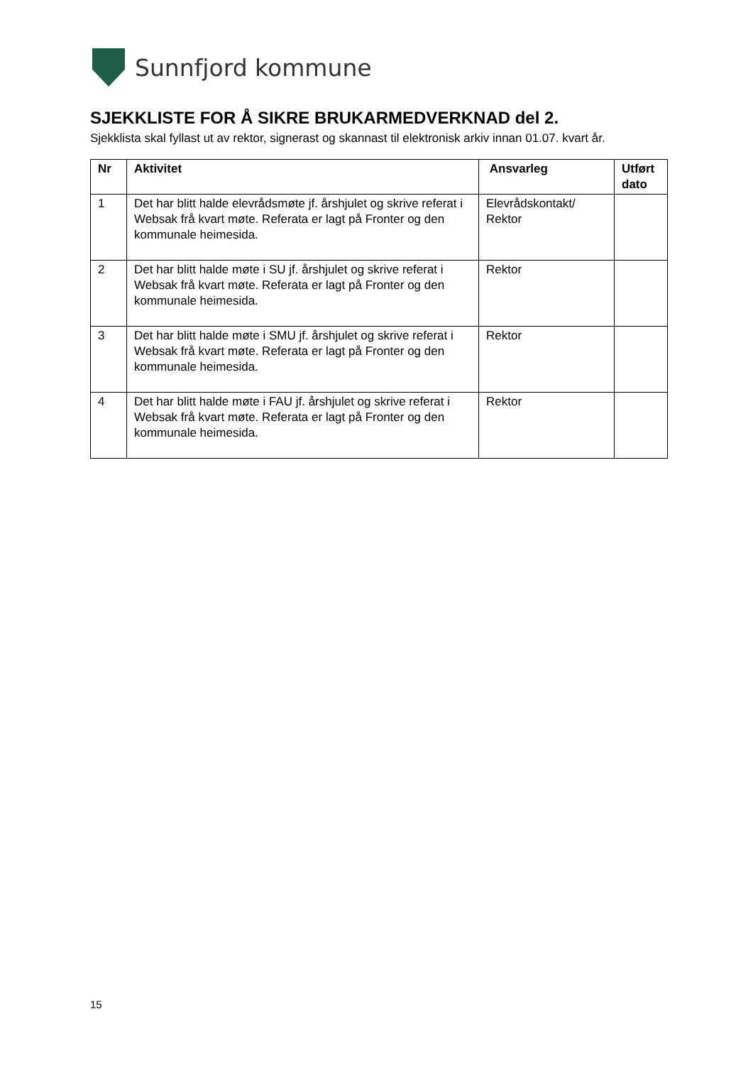Sunnfjord kommune
SJEKKLISTE FOR Å SIKRE BRUKARMEDVERKNAD del 2.
Sjekklista skal fyllast ut av rektor, signerast og skannast til elektronisk arkiv innan 01.07. kvart år.
| Nr | Aktivitet | Ansvarleg | Utført dato |
| --- | --- | --- | --- |
| 1 | Det har blitt halde elevrådsmøte jf. årshjulet og skrive referat i Websak frå kvart møte. Referata er lagt på Fronter og den kommunale heimesida. | Elevrådskontakt/ Rektor | |
| 2 | Det har blitt halde møte i SU jf. årshjulet og skrive referat i Websak frå kvart møte. Referata er lagt på Fronter og den kommunale heimesida. | Rektor | |
| 3 | Det har blitt halde møte i SMU jf. årshjulet og skrive referat i Websak frå kvart møte. Referata er lagt på Fronter og den kommunale heimesida. | Rektor | |
| 4 | Det har blitt halde møte i FAU jf. årshjulet og skrive referat i Websak frå kvart møte. Referata er lagt på Fronter og den kommunale heimesida. | Rektor | |
15